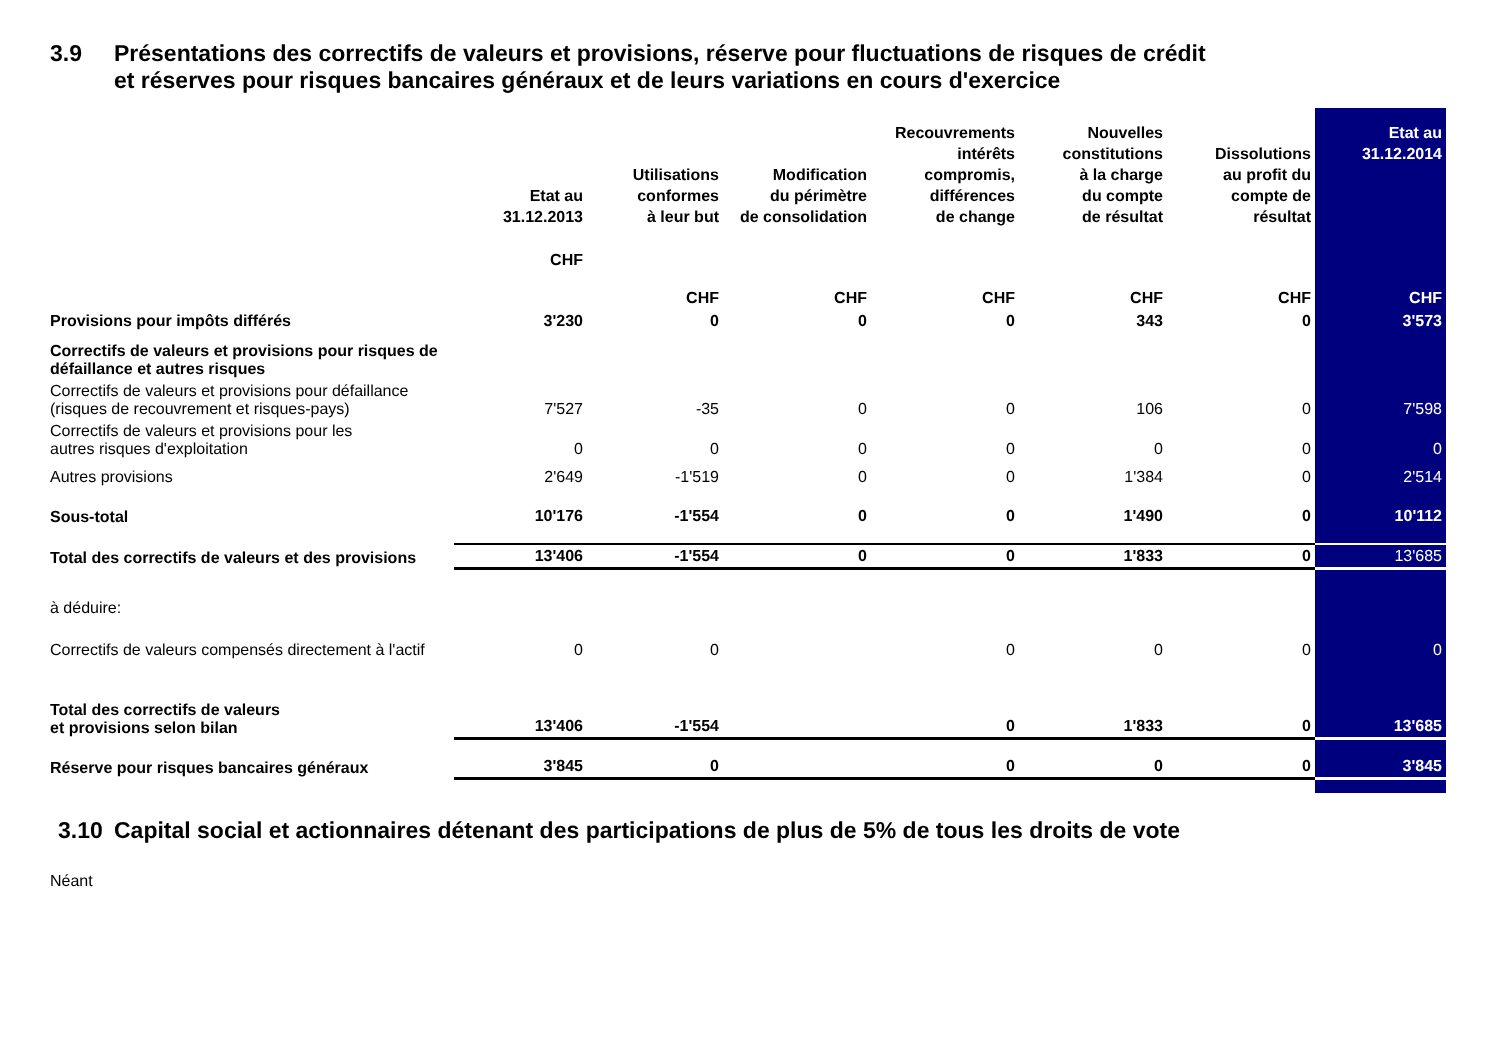3.9 Présentations des correctifs de valeurs et provisions, réserve pour fluctuations de risques de crédit
et réserves pour risques bancaires généraux et de leurs variations en cours d'exercice
| | Etat au 31.12.2013 | Utilisations conformes à leur but | Modification du périmètre de consolidation | Recouvrements intérêts compromis, différences de change | Nouvelles constitutions à la charge du compte de résultat | Dissolutions au profit du compte de résultat | Etat au 31.12.2014 |
| --- | --- | --- | --- | --- | --- | --- | --- |
| | CHF | CHF | CHF | CHF | CHF | CHF | CHF |
| Provisions pour impôts différés | 3'230 | 0 | 0 | 0 | 343 | 0 | 3'573 |
| Correctifs de valeurs et provisions pour risques de défaillance et autres risques | | | | | | | |
| Correctifs de valeurs et provisions pour défaillance (risques de recouvrement et risques-pays) | 7'527 | -35 | 0 | 0 | 106 | 0 | 7'598 |
| Correctifs de valeurs et provisions pour les autres risques d'exploitation | 0 | 0 | 0 | 0 | 0 | 0 | 0 |
| Autres provisions | 2'649 | -1'519 | 0 | 0 | 1'384 | 0 | 2'514 |
| Sous-total | 10'176 | -1'554 | 0 | 0 | 1'490 | 0 | 10'112 |
| Total des correctifs de valeurs et des provisions | 13'406 | -1'554 | 0 | 0 | 1'833 | 0 | 13'685 |
| à déduire: | | | | | | | |
| Correctifs de valeurs compensés directement à l'actif | 0 | 0 | | 0 | 0 | 0 | 0 |
| Total des correctifs de valeurs et provisions selon bilan | 13'406 | -1'554 | | 0 | 1'833 | 0 | 13'685 |
| Réserve pour risques bancaires généraux | 3'845 | 0 | | 0 | 0 | 0 | 3'845 |
3.10 Capital social et actionnaires détenant des participations de plus de 5% de tous les droits de vote
Néant